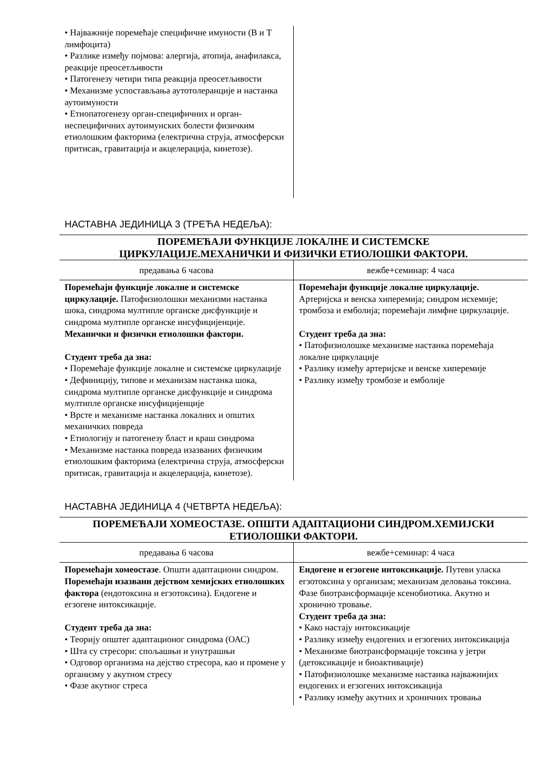| • Најважније поремећаје специфичне имуности (B и T лимфоцита) • Разлике између појмова: алергија, атопија, анафилакса, реакције преосетљивости • Патогенезу четири типа реакција преосетљивости • Механизме успостављања аутотолеранције и настанка аутоимуности • Етиопатогенезу орган-специфичних и орган-неспецифичних аутоимунских болести физичким етиолошким факторима (електрична струја, атмосферски притисак, гравитација и акцелерација, кинетозе). | |
НАСТАВНА ЈЕДИНИЦА 3 (ТРЕЋА НЕДЕЉА):
| ПОРЕМЕЋАЈИ ФУНКЦИЈЕ ЛОКАЛНЕ И СИСТЕМСКЕ ЦИРКУЛАЦИЈЕ.МЕХАНИЧКИ И ФИЗИЧКИ ЕТИОЛОШКИ ФАКТОРИ. | |
| предавања 6 часова | вежбе+семинар: 4 часа |
| Поремећаји функције локалне и системске циркулације. Патофизиолошки механизми настанка шока, синдрома мултипле органске дисфункције и синдрома мултипле органске инсуфицијенције. Механички и физички етиолошки фактори. Студент треба да зна: • Поремећаје функције локалне и системске циркулације • Дефиницију, типове и механизам настанка шока, синдрома мултипле органске дисфункције и синдрома мултипле органске инсуфицијенције • Врсте и механизме настанка локалних и општих механичких повреда • Етиологију и патогенезу бласт и краш синдрома • Механизме настанка повреда изазваних физичким етиолошким факторима (електрична струја, атмосферски притисак, гравитација и акцелерација, кинетозе). | Поремећаји функције локалне циркулације. Артеријска и венска хиперемија; синдром исхемије; тромбоза и емболија; поремећаји лимфне циркулације. Студент треба да зна: • Патофизиолошке механизме настанка поремећаја локалне циркулације • Разлику између артеријске и венске хиперемије • Разлику између тромбозе и емболије |
НАСТАВНА ЈЕДИНИЦА 4 (ЧЕТВРТА НЕДЕЉА):
| ПОРЕМЕЋАЈИ ХОМЕОСТАЗЕ. ОПШТИ АДАПТАЦИОНИ СИНДРОМ.ХЕМИЈСКИ ЕТИОЛОШКИ ФАКТОРИ. | |
| предавања 6 часова | вежбе+семинар: 4 часа |
| Поремећаји хомеостазе . Општи адаптациони синдром. Поремећаји изазвани дејством хемијских етиолошких фактора (ендотоксина и егзотоксина). Ендогене и егзогене интоксикације. Студент треба да зна: • Теорију општег адаптационог синдрома (ОАС) • Шта су стресори: спољашњи и унутрашњи • Одговор организма на дејство стресора, као и промене у организму у акутном стресу • Фазе акутног стреса | Ендогене и егзогене интоксикације. Путеви уласка егзотоксина у организам; механизам деловања токсина. Фазе биотрансформације ксенобиотика. Акутно и хронично тровање. Студент треба да зна: • Како настају интоксикације • Разлику између ендогених и егзогених интоксикација • Механизме биотрансформације токсина у јетри (детоксикације и биоактивације) • Патофизиолошке механизме настанка најважнијих ендогених и егзогених интоксикација • Разлику између акутних и хроничних тровања |